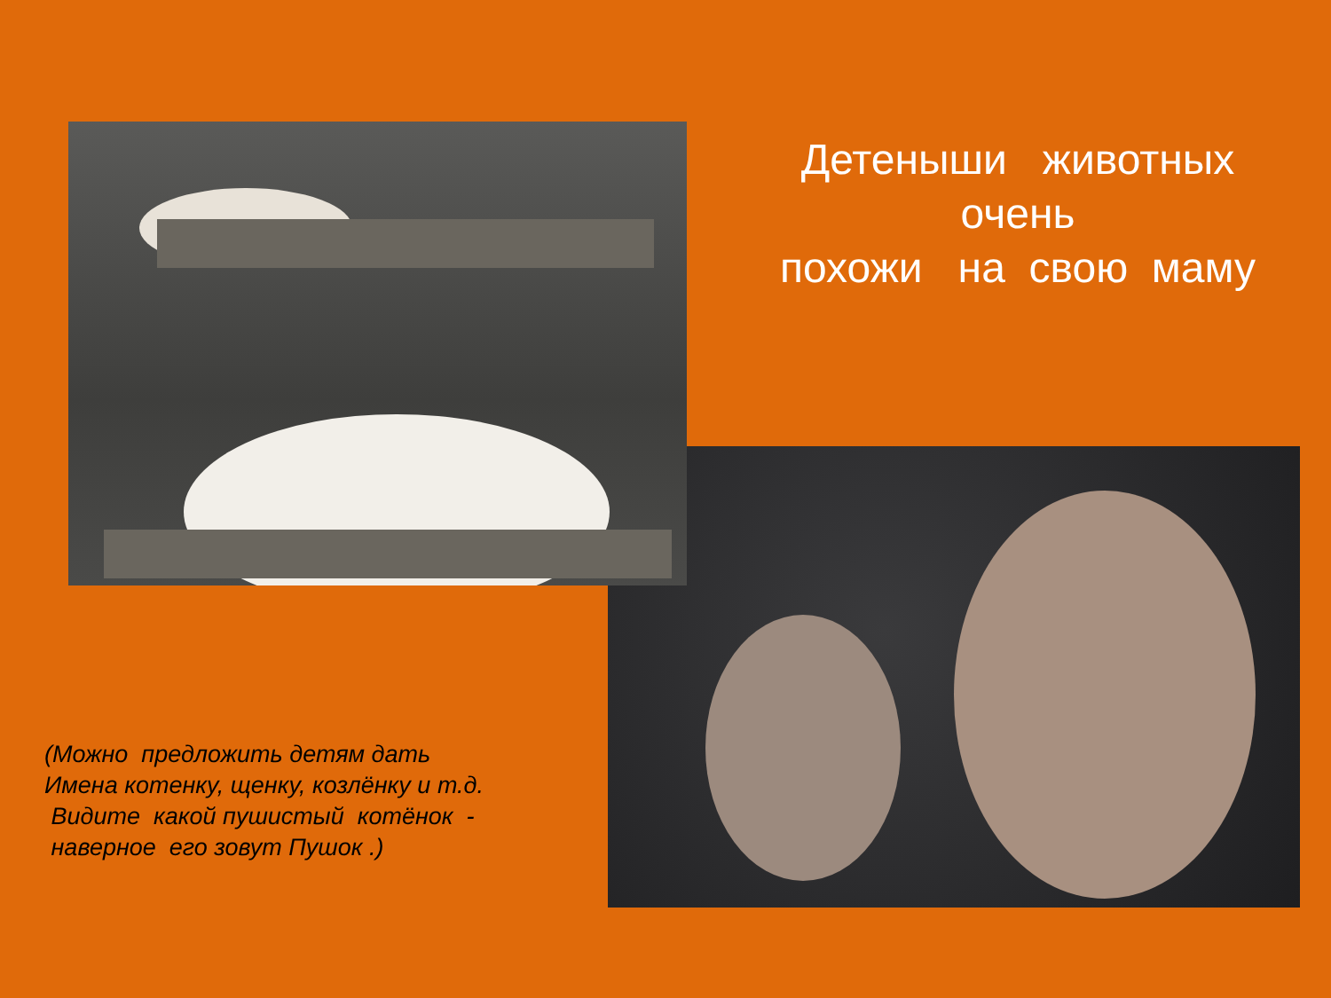Детеныши животных
очень
похожи на свою маму
(Можно предложить детям дать
Имена котенку, щенку, козлёнку и т.д.
Видите какой пушистый котёнок -
наверное его зовут Пушок .)